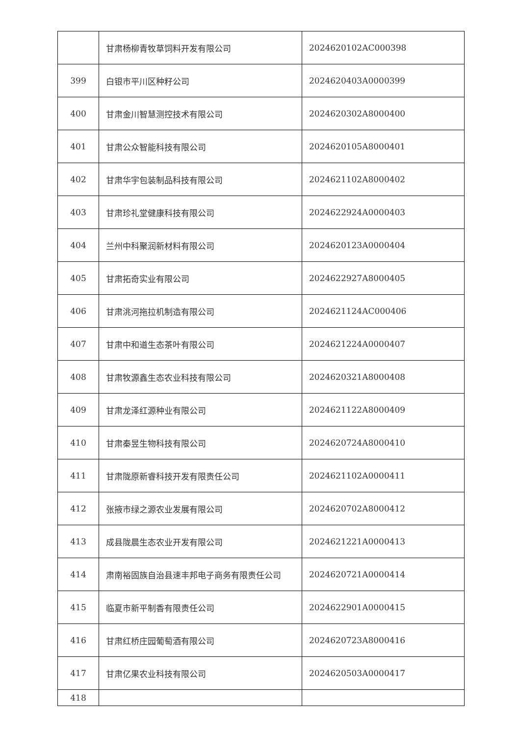| | 甘肃杨柳青牧草饲料开发有限公司 | 2024620102AC000398 |
| 399 | 白银市平川区种籽公司 | 2024620403A0000399 |
| 400 | 甘肃金川智慧测控技术有限公司 | 2024620302A8000400 |
| 401 | 甘肃公众智能科技有限公司 | 2024620105A8000401 |
| 402 | 甘肃华宇包装制品科技有限公司 | 2024621102A8000402 |
| 403 | 甘肃珍礼堂健康科技有限公司 | 2024622924A0000403 |
| 404 | 兰州中科聚润新材料有限公司 | 2024620123A0000404 |
| 405 | 甘肃拓奇实业有限公司 | 2024622927A8000405 |
| 406 | 甘肃洮河拖拉机制造有限公司 | 2024621124AC000406 |
| 407 | 甘肃中和道生态茶叶有限公司 | 2024621224A0000407 |
| 408 | 甘肃牧源鑫生态农业科技有限公司 | 2024620321A8000408 |
| 409 | 甘肃龙泽红源种业有限公司 | 2024621122A8000409 |
| 410 | 甘肃秦昱生物科技有限公司 | 2024620724A8000410 |
| 411 | 甘肃陇原新睿科技开发有限责任公司 | 2024621102A0000411 |
| 412 | 张掖市绿之源农业发展有限公司 | 2024620702A8000412 |
| 413 | 成县陇晨生态农业开发有限公司 | 2024621221A0000413 |
| 414 | 肃南裕固族自治县速丰邦电子商务有限责任公司 | 2024620721A0000414 |
| 415 | 临夏市新平制香有限责任公司 | 2024622901A0000415 |
| 416 | 甘肃红桥庄园葡萄酒有限公司 | 2024620723A8000416 |
| 417 | 甘肃亿果农业科技有限公司 | 2024620503A0000417 |
| 418 | | |